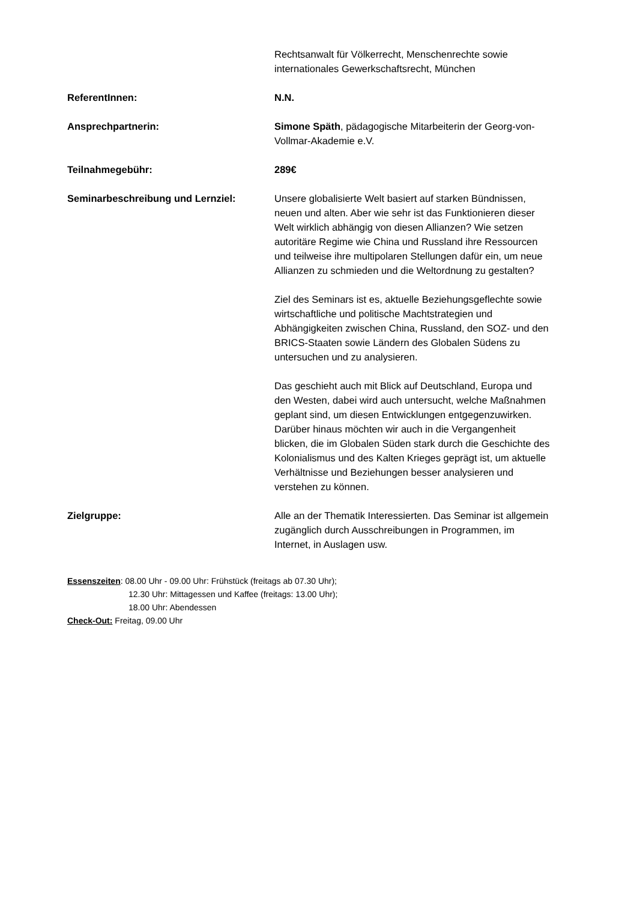Rechtsanwalt für Völkerrecht, Menschenrechte sowie internationales Gewerkschaftsrecht, München
ReferentInnen: N.N.
Ansprechpartnerin: Simone Späth, pädagogische Mitarbeiterin der Georg-von-Vollmar-Akademie e.V.
Teilnahmegebühr: 289€
Seminarbeschreibung und Lernziel: Unsere globalisierte Welt basiert auf starken Bündnissen, neuen und alten. Aber wie sehr ist das Funktionieren dieser Welt wirklich abhängig von diesen Allianzen? Wie setzen autoritäre Regime wie China und Russland ihre Ressourcen und teilweise ihre multipolaren Stellungen dafür ein, um neue Allianzen zu schmieden und die Weltordnung zu gestalten?
Ziel des Seminars ist es, aktuelle Beziehungsgeflechte sowie wirtschaftliche und politische Machtstrategien und Abhängigkeiten zwischen China, Russland, den SOZ- und den BRICS-Staaten sowie Ländern des Globalen Südens zu untersuchen und zu analysieren.
Das geschieht auch mit Blick auf Deutschland, Europa und den Westen, dabei wird auch untersucht, welche Maßnahmen geplant sind, um diesen Entwicklungen entgegenzuwirken. Darüber hinaus möchten wir auch in die Vergangenheit blicken, die im Globalen Süden stark durch die Geschichte des Kolonialismus und des Kalten Krieges geprägt ist, um aktuelle Verhältnisse und Beziehungen besser analysieren und verstehen zu können.
Zielgruppe: Alle an der Thematik Interessierten. Das Seminar ist allgemein zugänglich durch Ausschreibungen in Programmen, im Internet, in Auslagen usw.
Essenszeiten: 08.00 Uhr - 09.00 Uhr: Frühstück (freitags ab 07.30 Uhr);
12.30 Uhr: Mittagessen und Kaffee (freitags: 13.00 Uhr);
18.00 Uhr: Abendessen
Check-Out: Freitag, 09.00 Uhr